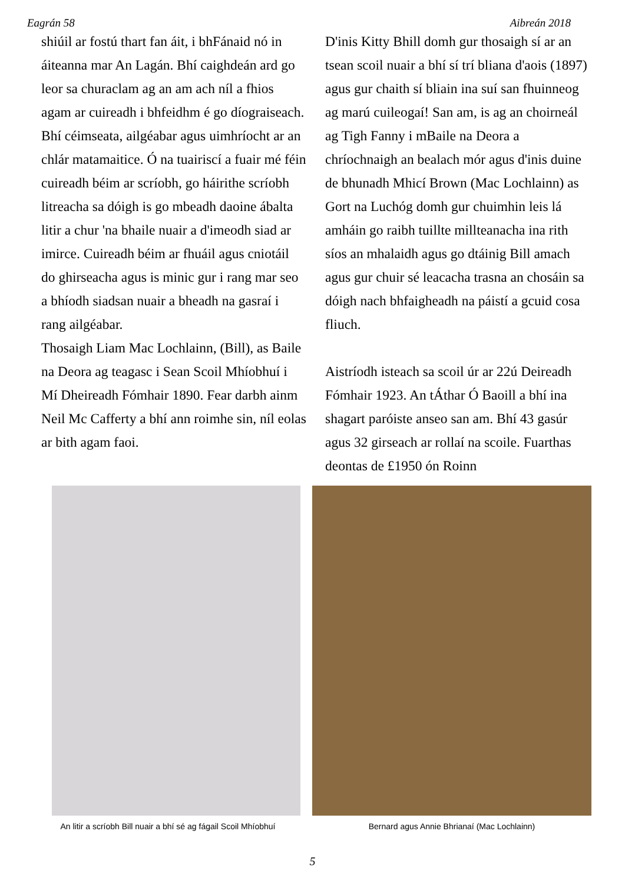Eagrán 58 Aibreán 2018
shiúil ar fostú thart fan áit, i bhFánaid nó in áiteanna mar An Lagán. Bhí caighdeán ard go leor sa churaclam ag an am ach níl a fhios agam ar cuireadh i bhfeidhm é go díograiseach. Bhí céimseata, ailgéabar agus uimhríocht ar an chlár matamaitice. Ó na tuairiscí a fuair mé féin cuireadh béim ar scríobh, go háirithe scríobh litreacha sa dóigh is go mbeadh daoine ábalta litir a chur 'na bhaile nuair a d'imeodh siad ar imirce. Cuireadh béim ar fhuáil agus cniotáil do ghirseacha agus is minic gur i rang mar seo a bhíodh siadsan nuair a bheadh na gasraí i rang ailgéabar.
Thosaigh Liam Mac Lochlainn, (Bill), as Baile na Deora ag teagasc i Sean Scoil Mhíobhuí i Mí Dheireadh Fómhair 1890. Fear darbh ainm Neil Mc Cafferty a bhí ann roimhe sin, níl eolas ar bith agam faoi.
D'inis Kitty Bhill domh gur thosaigh sí ar an tsean scoil nuair a bhí sí trí bliana d'aois (1897) agus gur chaith sí bliain ina suí san fhuinneog ag marú cuileogaí! San am, is ag an choirneál ag Tigh Fanny i mBaile na Deora a chríochnaigh an bealach mór agus d'inis duine de bhunadh Mhicí Brown (Mac Lochlainn) as Gort na Luchóg domh gur chuimhin leis lá amháin go raibh tuillte millteanacha ina rith síos an mhalaidh agus go dtáinig Bill amach agus gur chuir sé leacacha trasna an chosáin sa dóigh nach bhfaigheadh na páistí a gcuid cosa fliuch.
Aistríodh isteach sa scoil úr ar 22ú Deireadh Fómhair 1923. An tÁthar Ó Baoill a bhí ina shagart paróiste anseo san am. Bhí 43 gasúr agus 32 girseach ar rollaí na scoile. Fuarthas deontas de £1950 ón Roinn
An litir a scríobh Bill nuair a bhí sé ag fágail Scoil Mhíobhuí
Bernard agus Annie Bhrianaí (Mac Lochlainn)
5